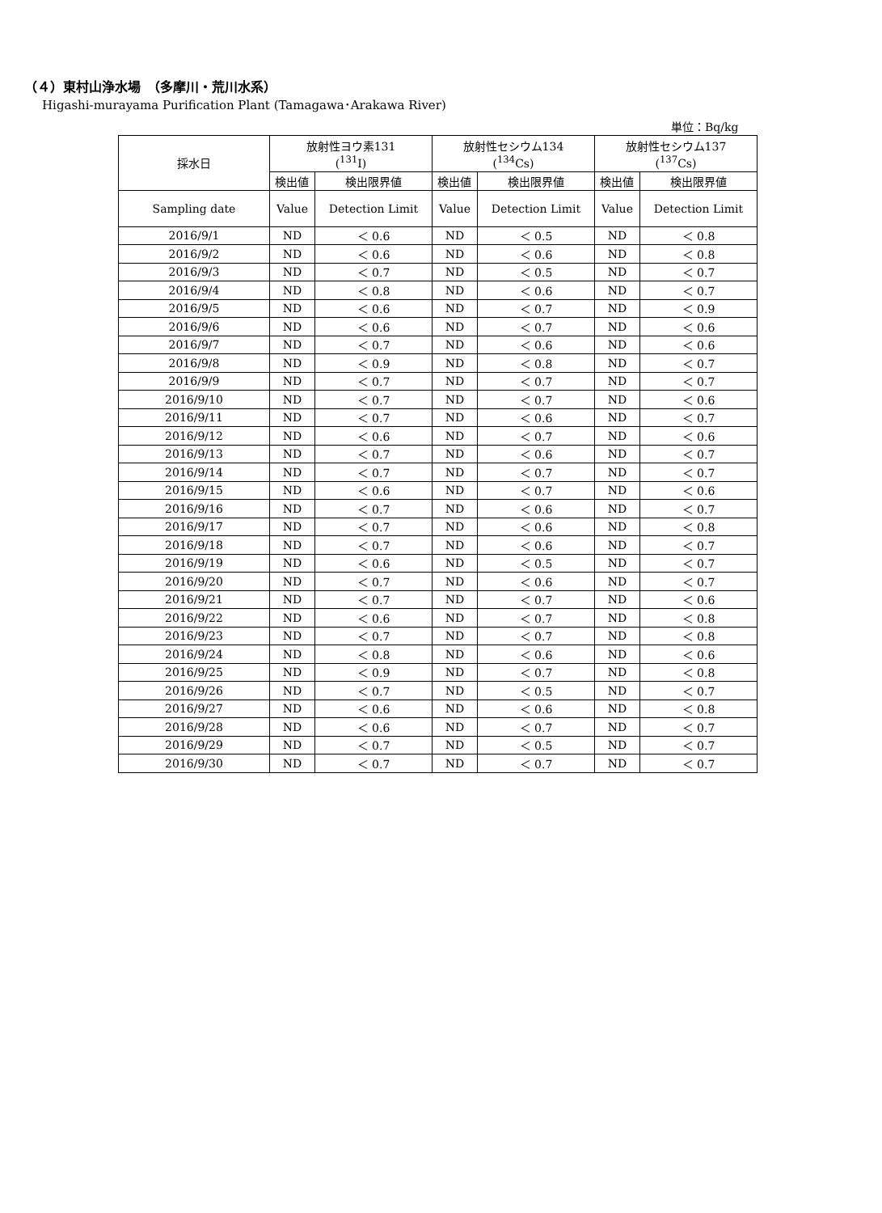（４）東村山浄水場　（多摩川・荒川水系）
Higashi-murayama Purification Plant (Tamagawa･Arakawa River)
単位：Bq/kg
| 採水日 | 放射性ヨウ素131 (<sup>131</sup>I) | | 放射性セシウム134 (<sup>134</sup>Cs) | | 放射性セシウム137 (<sup>137</sup>Cs) | |
| --- | --- | --- | --- | --- | --- | --- |
| | 検出値 | 検出限界値 | 検出値 | 検出限界値 | 検出値 | 検出限界値 |
| Sampling date | Value | Detection Limit | Value | Detection Limit | Value | Detection Limit |
| 2016/9/1 | ND | ＜ 0.6 | ND | ＜ 0.5 | ND | ＜ 0.8 |
| 2016/9/2 | ND | ＜ 0.6 | ND | ＜ 0.6 | ND | ＜ 0.8 |
| 2016/9/3 | ND | ＜ 0.7 | ND | ＜ 0.5 | ND | ＜ 0.7 |
| 2016/9/4 | ND | ＜ 0.8 | ND | ＜ 0.6 | ND | ＜ 0.7 |
| 2016/9/5 | ND | ＜ 0.6 | ND | ＜ 0.7 | ND | ＜ 0.9 |
| 2016/9/6 | ND | ＜ 0.6 | ND | ＜ 0.7 | ND | ＜ 0.6 |
| 2016/9/7 | ND | ＜ 0.7 | ND | ＜ 0.6 | ND | ＜ 0.6 |
| 2016/9/8 | ND | ＜ 0.9 | ND | ＜ 0.8 | ND | ＜ 0.7 |
| 2016/9/9 | ND | ＜ 0.7 | ND | ＜ 0.7 | ND | ＜ 0.7 |
| 2016/9/10 | ND | ＜ 0.7 | ND | ＜ 0.7 | ND | ＜ 0.6 |
| 2016/9/11 | ND | ＜ 0.7 | ND | ＜ 0.6 | ND | ＜ 0.7 |
| 2016/9/12 | ND | ＜ 0.6 | ND | ＜ 0.7 | ND | ＜ 0.6 |
| 2016/9/13 | ND | ＜ 0.7 | ND | ＜ 0.6 | ND | ＜ 0.7 |
| 2016/9/14 | ND | ＜ 0.7 | ND | ＜ 0.7 | ND | ＜ 0.7 |
| 2016/9/15 | ND | ＜ 0.6 | ND | ＜ 0.7 | ND | ＜ 0.6 |
| 2016/9/16 | ND | ＜ 0.7 | ND | ＜ 0.6 | ND | ＜ 0.7 |
| 2016/9/17 | ND | ＜ 0.7 | ND | ＜ 0.6 | ND | ＜ 0.8 |
| 2016/9/18 | ND | ＜ 0.7 | ND | ＜ 0.6 | ND | ＜ 0.7 |
| 2016/9/19 | ND | ＜ 0.6 | ND | ＜ 0.5 | ND | ＜ 0.7 |
| 2016/9/20 | ND | ＜ 0.7 | ND | ＜ 0.6 | ND | ＜ 0.7 |
| 2016/9/21 | ND | ＜ 0.7 | ND | ＜ 0.7 | ND | ＜ 0.6 |
| 2016/9/22 | ND | ＜ 0.6 | ND | ＜ 0.7 | ND | ＜ 0.8 |
| 2016/9/23 | ND | ＜ 0.7 | ND | ＜ 0.7 | ND | ＜ 0.8 |
| 2016/9/24 | ND | ＜ 0.8 | ND | ＜ 0.6 | ND | ＜ 0.6 |
| 2016/9/25 | ND | ＜ 0.9 | ND | ＜ 0.7 | ND | ＜ 0.8 |
| 2016/9/26 | ND | ＜ 0.7 | ND | ＜ 0.5 | ND | ＜ 0.7 |
| 2016/9/27 | ND | ＜ 0.6 | ND | ＜ 0.6 | ND | ＜ 0.8 |
| 2016/9/28 | ND | ＜ 0.6 | ND | ＜ 0.7 | ND | ＜ 0.7 |
| 2016/9/29 | ND | ＜ 0.7 | ND | ＜ 0.5 | ND | ＜ 0.7 |
| 2016/9/30 | ND | ＜ 0.7 | ND | ＜ 0.7 | ND | ＜ 0.7 |